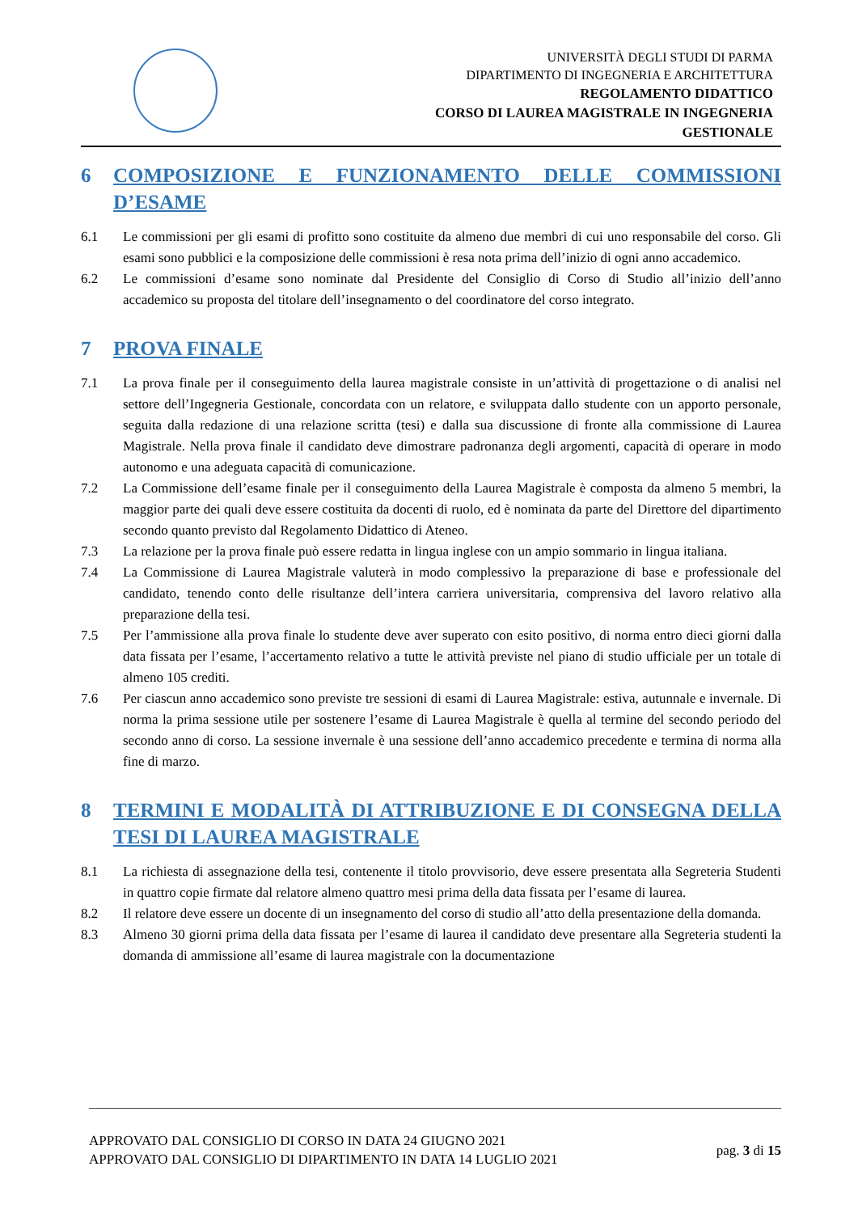UNIVERSITÀ DEGLI STUDI DI PARMA
DIPARTIMENTO DI INGEGNERIA E ARCHITETTURA
REGOLAMENTO DIDATTICO
CORSO DI LAUREA MAGISTRALE IN INGEGNERIA
GESTIONALE
6 COMPOSIZIONE E FUNZIONAMENTO DELLE COMMISSIONI D’ESAME
6.1 Le commissioni per gli esami di profitto sono costituite da almeno due membri di cui uno responsabile del corso. Gli esami sono pubblici e la composizione delle commissioni è resa nota prima dell’inizio di ogni anno accademico.
6.2 Le commissioni d’esame sono nominate dal Presidente del Consiglio di Corso di Studio all’inizio dell’anno accademico su proposta del titolare dell’insegnamento o del coordinatore del corso integrato.
7 PROVA FINALE
7.1 La prova finale per il conseguimento della laurea magistrale consiste in un’attività di progettazione o di analisi nel settore dell’Ingegneria Gestionale, concordata con un relatore, e sviluppata dallo studente con un apporto personale, seguita dalla redazione di una relazione scritta (tesi) e dalla sua discussione di fronte alla commissione di Laurea Magistrale. Nella prova finale il candidato deve dimostrare padronanza degli argomenti, capacità di operare in modo autonomo e una adeguata capacità di comunicazione.
7.2 La Commissione dell’esame finale per il conseguimento della Laurea Magistrale è composta da almeno 5 membri, la maggior parte dei quali deve essere costituita da docenti di ruolo, ed è nominata da parte del Direttore del dipartimento secondo quanto previsto dal Regolamento Didattico di Ateneo.
7.3 La relazione per la prova finale può essere redatta in lingua inglese con un ampio sommario in lingua italiana.
7.4 La Commissione di Laurea Magistrale valuterà in modo complessivo la preparazione di base e professionale del candidato, tenendo conto delle risultanze dell’intera carriera universitaria, comprensiva del lavoro relativo alla preparazione della tesi.
7.5 Per l’ammissione alla prova finale lo studente deve aver superato con esito positivo, di norma entro dieci giorni dalla data fissata per l’esame, l’accertamento relativo a tutte le attività previste nel piano di studio ufficiale per un totale di almeno 105 crediti.
7.6 Per ciascun anno accademico sono previste tre sessioni di esami di Laurea Magistrale: estiva, autunnale e invernale. Di norma la prima sessione utile per sostenere l’esame di Laurea Magistrale è quella al termine del secondo periodo del secondo anno di corso. La sessione invernale è una sessione dell’anno accademico precedente e termina di norma alla fine di marzo.
8 TERMINI E MODALITÀ DI ATTRIBUZIONE E DI CONSEGNA DELLA TESI DI LAUREA MAGISTRALE
8.1 La richiesta di assegnazione della tesi, contenente il titolo provvisorio, deve essere presentata alla Segreteria Studenti in quattro copie firmate dal relatore almeno quattro mesi prima della data fissata per l’esame di laurea.
8.2 Il relatore deve essere un docente di un insegnamento del corso di studio all’atto della presentazione della domanda.
8.3 Almeno 30 giorni prima della data fissata per l’esame di laurea il candidato deve presentare alla Segreteria studenti la domanda di ammissione all’esame di laurea magistrale con la documentazione
APPROVATO DAL CONSIGLIO DI CORSO IN DATA 24 GIUGNO 2021
APPROVATO DAL CONSIGLIO DI DIPARTIMENTO IN DATA 14 LUGLIO 2021
pag. 3 di 15